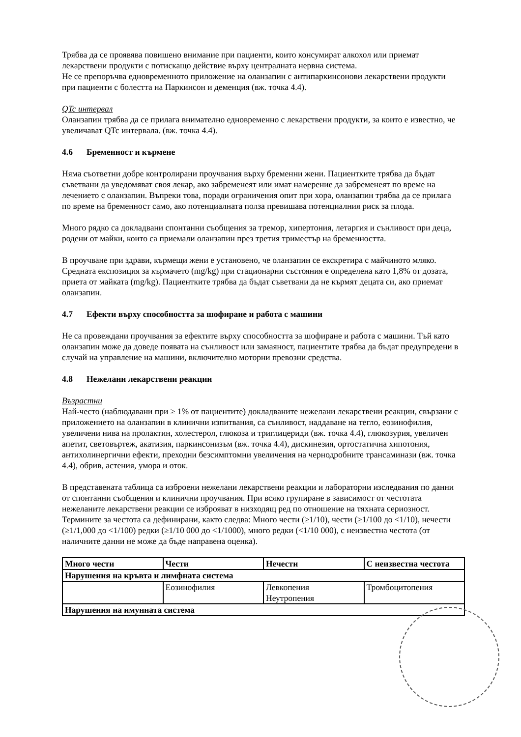Трябва да се проявява повишено внимание при пациенти, които консумират алкохол или приемат лекарствени продукти с потискащо действие върху централната нервна система.
Не се препоръчва едновременното приложение на оланзапин с антипаркинсонови лекарствени продукти при пациенти с болестта на Паркинсон и деменция (вж. точка 4.4).
QTc интервал
Оланзапин трябва да се прилага внимателно едновременно с лекарствени продукти, за които е известно, че увеличават QTc интервала. (вж. точка 4.4).
4.6 Бременност и кърмене
Няма съответни добре контролирани проучвания върху бременни жени. Пациентките трябва да бъдат съветвани да уведомяват своя лекар, ако забременеят или имат намерение да забременеят по време на лечението с оланзапин. Въпреки това, поради ограничения опит при хора, оланзапин трябва да се прилага по време на бременност само, ако потенциалната полза превишава потенциалния риск за плода.
Много рядко са докладвани спонтанни съобщения за тремор, хипертония, летаргия и сънливост при деца, родени от майки, които са приемали оланзапин през третия триместър на бременността.
В проучване при здрави, кърмещи жени е установено, че оланзапин се екскретира с майчиното мляко. Средната експозиция за кърмачето (mg/kg) при стационарни състояния е определена като 1,8% от дозата, приета от майката (mg/kg). Пациентките трябва да бъдат съветвани да не кърмят децата си, ако приемат оланзапин.
4.7 Ефекти върху способността за шофиране и работа с машини
Не са провеждани проучвания за ефектите върху способността за шофиране и работа с машини. Тъй като оланзапин може да доведе появата на сънливост или замаяност, пациентите трябва да бъдат предупредени в случай на управление на машини, включително моторни превозни средства.
4.8 Нежелани лекарствени реакции
Възрастни
Най-често (наблюдавани при ≥ 1% от пациентите) докладваните нежелани лекарствени реакции, свързани с приложението на оланзапин в клинични изпитвания, са сънливост, наддаване на тегло, еозинофилия, увеличени нива на пролактин, холестерол, глюкоза и триглицериди (вж. точка 4.4), глюкозурия, увеличен апетит, световъртеж, акатизия, паркинсонизъм (вж. точка 4.4), дискинезия, ортостатична хипотония, антихолинергични ефекти, преходни безсимптомни увеличения на чернодробните трансаминази (вж. точка 4.4), обрив, астения, умора и оток.
В представената таблица са изброени нежелани лекарствени реакции и лабораторни изследвания по данни от спонтанни съобщения и клинични проучвания. При всяко групиране в зависимост от честотата нежеланите лекарствени реакции се изброяват в низходящ ред по отношение на тяхната сериозност. Термините за честота са дефинирани, както следва: Много чести (≥1/10), чести (≥1/100 до <1/10), нечести (≥1/1,000 до <1/100) редки (≥1/10 000 до <1/1000), много редки (<1/10 000), с неизвестна честота (от наличните данни не може да бъде направена оценка).
| Много чести | Чести | Нечести | С неизвестна честота |
| --- | --- | --- | --- |
| Нарушения на кръвта и лимфната система | | | |
| | Еозинофилия | Левкопения Неутропения | Тромбоцитопения |
| Нарушения на имунната система | | | |